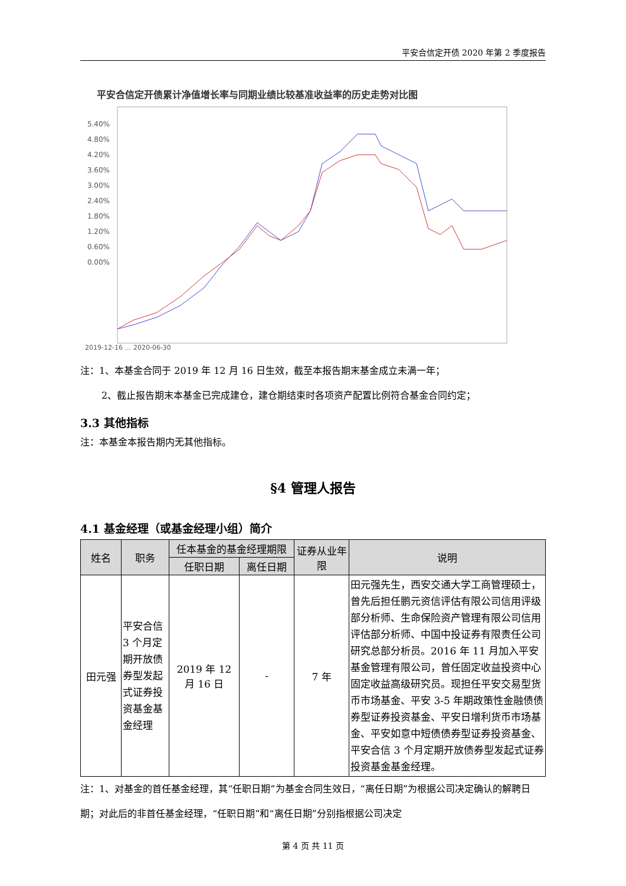平安合信定开债 2020 年第 2 季度报告
平安合信定开债累计净值增长率与同期业绩比较基准收益率的历史走势对比图
5.40%
4.80%
4.20%
3.60%
3.00%
2.40%
1.80%
1.20%
0.60%
0.00%
2019-12-16 … 2020-06-30
注：1、本基金合同于 2019 年 12 月 16 日生效，截至本报告期末基金成立未满一年；
2、截止报告期末本基金已完成建仓，建仓期结束时各项资产配置比例符合基金合同约定；
3.3 其他指标
注：本基金本报告期内无其他指标。
§4 管理人报告
4.1 基金经理（或基金经理小组）简介
| 姓名 | 职务 | 任本基金的基金经理期限 | | 证券从业年限 | 说明 |
| --- | --- | --- | --- | --- | --- |
| | | 任职日期 | 离任日期 | | |
| 田元强 | 平安合信3 个月定期开放债券型发起式证券投资基金基金经理 | 2019 年 12 月 16 日 | - | 7 年 | 田元强先生，西安交通大学工商管理硕士，曾先后担任鹏元资信评估有限公司信用评级部分析师、生命保险资产管理有限公司信用评估部分析师、中国中投证券有限责任公司研究总部分析员。2016 年 11 月加入平安基金管理有限公司，曾任固定收益投资中心固定收益高级研究员。现担任平安交易型货币市场基金、平安 3-5 年期政策性金融债债券型证券投资基金、平安日增利货币市场基金、平安如意中短债债券型证券投资基金、平安合信 3 个月定期开放债券型发起式证券投资基金基金经理。 |
注：1、对基金的首任基金经理，其“任职日期”为基金合同生效日，“离任日期”为根据公司决定确认的解聘日期；对此后的非首任基金经理，“任职日期”和“离任日期”分别指根据公司决定
第 4 页 共 11 页